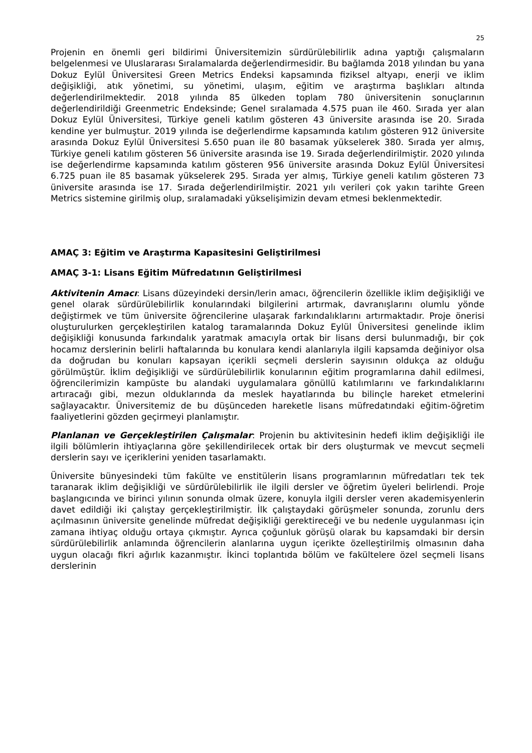25
Projenin en önemli geri bildirimi Üniversitemizin sürdürülebilirlik adına yaptığı çalışmaların belgelenmesi ve Uluslararası Sıralamalarda değerlendirmesidir. Bu bağlamda 2018 yılından bu yana Dokuz Eylül Üniversitesi Green Metrics Endeksi kapsamında fiziksel altyapı, enerji ve iklim değişikliği, atık yönetimi, su yönetimi, ulaşım, eğitim ve araştırma başlıkları altında değerlendirilmektedir. 2018 yılında 85 ülkeden toplam 780 üniversitenin sonuçlarının değerlendirildiği Greenmetric Endeksinde; Genel sıralamada 4.575 puan ile 460. Sırada yer alan Dokuz Eylül Üniversitesi, Türkiye geneli katılım gösteren 43 üniversite arasında ise 20. Sırada kendine yer bulmuştur. 2019 yılında ise değerlendirme kapsamında katılım gösteren 912 üniversite arasında Dokuz Eylül Üniversitesi 5.650 puan ile 80 basamak yükselerek 380. Sırada yer almış, Türkiye geneli katılım gösteren 56 üniversite arasında ise 19. Sırada değerlendirilmiştir. 2020 yılında ise değerlendirme kapsamında katılım gösteren 956 üniversite arasında Dokuz Eylül Üniversitesi 6.725 puan ile 85 basamak yükselerek 295. Sırada yer almış, Türkiye geneli katılım gösteren 73 üniversite arasında ise 17. Sırada değerlendirilmiştir. 2021 yılı verileri çok yakın tarihte Green Metrics sistemine girilmiş olup, sıralamadaki yükselişimizin devam etmesi beklenmektedir.
AMAÇ 3: Eğitim ve Araştırma Kapasitesini Geliştirilmesi
AMAÇ 3-1: Lisans Eğitim Müfredatının Geliştirilmesi
Aktivitenin Amacı: Lisans düzeyindeki dersin/lerin amacı, öğrencilerin özellikle iklim değişikliği ve genel olarak sürdürülebilirlik konularındaki bilgilerini artırmak, davranışlarını olumlu yönde değiştirmek ve tüm üniversite öğrencilerine ulaşarak farkındalıklarını artırmaktadır. Proje önerisi oluşturulurken gerçekleştirilen katalog taramalarında Dokuz Eylül Üniversitesi genelinde iklim değişikliği konusunda farkındalık yaratmak amacıyla ortak bir lisans dersi bulunmadığı, bir çok hocamız derslerinin belirli haftalarında bu konulara kendi alanlarıyla ilgili kapsamda değiniyor olsa da doğrudan bu konuları kapsayan içerikli seçmeli derslerin sayısının oldukça az olduğu görülmüştür. İklim değişikliği ve sürdürülebilirlik konularının eğitim programlarına dahil edilmesi, öğrencilerimizin kampüste bu alandaki uygulamalara gönüllü katılımlarını ve farkındalıklarını artıracağı gibi, mezun olduklarında da meslek hayatlarında bu bilinçle hareket etmelerini sağlayacaktır. Üniversitemiz de bu düşünceden hareketle lisans müfredatındaki eğitim-öğretim faaliyetlerini gözden geçirmeyi planlamıştır.
Planlanan ve Gerçekleştirilen Çalışmalar: Projenin bu aktivitesinin hedefi iklim değişikliği ile ilgili bölümlerin ihtiyaçlarına göre şekillendirilecek ortak bir ders oluşturmak ve mevcut seçmeli derslerin sayı ve içeriklerini yeniden tasarlamaktı.
Üniversite bünyesindeki tüm fakülte ve enstitülerin lisans programlarının müfredatları tek tek taranarak iklim değişikliği ve sürdürülebilirlik ile ilgili dersler ve öğretim üyeleri belirlendi. Proje başlangıcında ve birinci yılının sonunda olmak üzere, konuyla ilgili dersler veren akademisyenlerin davet edildiği iki çalıştay gerçekleştirilmiştir. İlk çalıştaydaki görüşmeler sonunda, zorunlu ders açılmasının üniversite genelinde müfredat değişikliği gerektireceği ve bu nedenle uygulanması için zamana ihtiyaç olduğu ortaya çıkmıştır. Ayrıca çoğunluk görüşü olarak bu kapsamdaki bir dersin sürdürülebilirlik anlamında öğrencilerin alanlarına uygun içerikte özelleştirilmiş olmasının daha uygun olacağı fikri ağırlık kazanmıştır. İkinci toplantıda bölüm ve fakültelere özel seçmeli lisans derslerinin